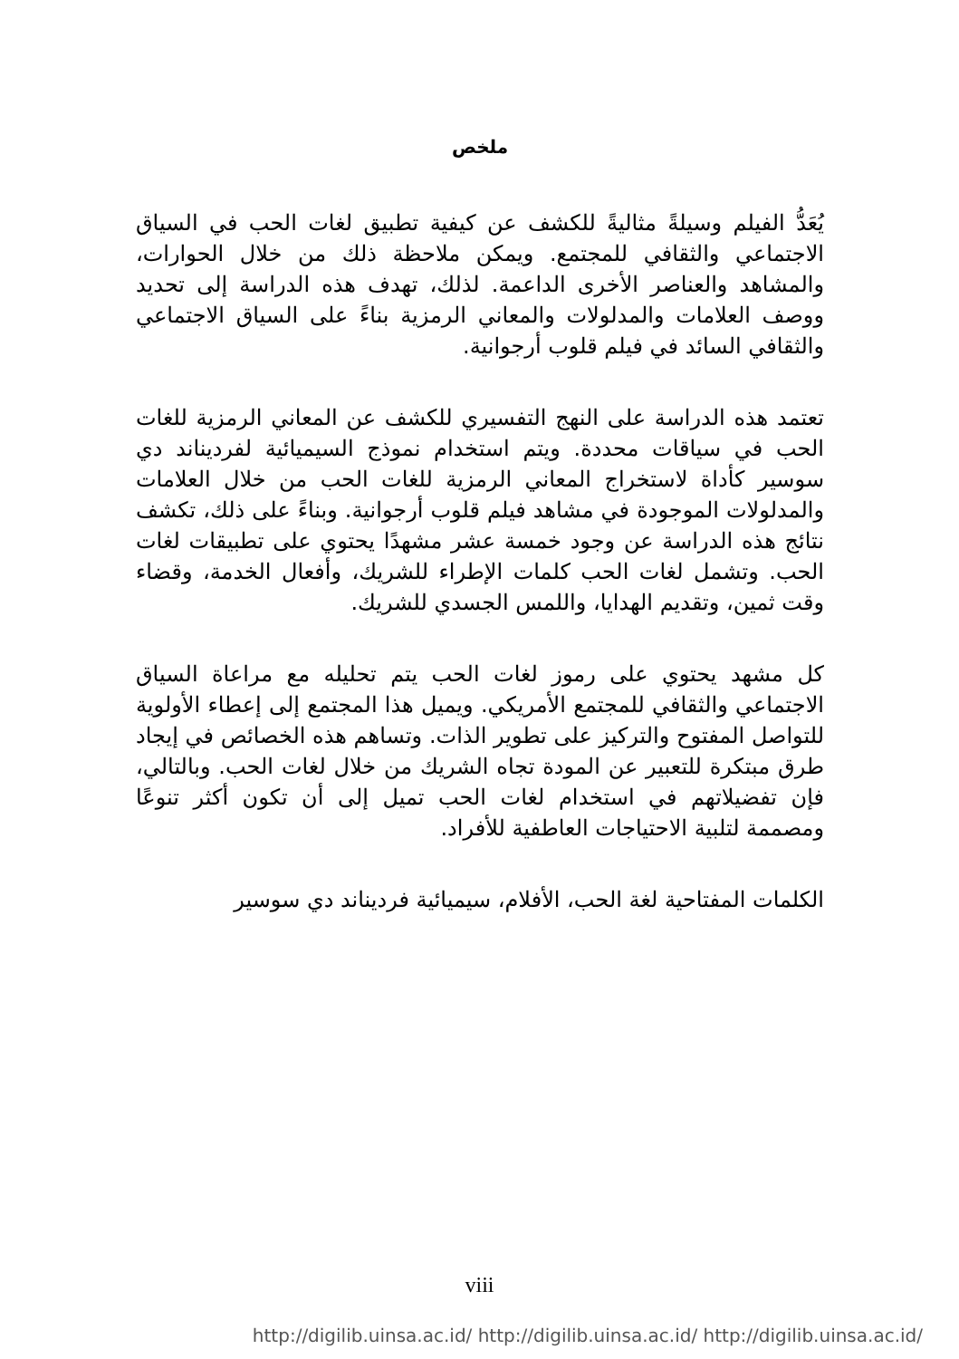ملخص
يُعَدُّ الفيلم وسيلةً مثاليةً للكشف عن كيفية تطبيق لغات الحب في السياق الاجتماعي والثقافي للمجتمع. ويمكن ملاحظة ذلك من خلال الحوارات، والمشاهد والعناصر الأخرى الداعمة. لذلك، تهدف هذه الدراسة إلى تحديد ووصف العلامات والمدلولات والمعاني الرمزية بناءً على السياق الاجتماعي والثقافي السائد في فيلم قلوب أرجوانية.
تعتمد هذه الدراسة على النهج التفسيري للكشف عن المعاني الرمزية للغات الحب في سياقات محددة. ويتم استخدام نموذج السيميائية لفرديناند دي سوسير كأداة لاستخراج المعاني الرمزية للغات الحب من خلال العلامات والمدلولات الموجودة في مشاهد فيلم قلوب أرجوانية. وبناءً على ذلك، تكشف نتائج هذه الدراسة عن وجود خمسة عشر مشهدًا يحتوي على تطبيقات لغات الحب. وتشمل لغات الحب كلمات الإطراء للشريك، وأفعال الخدمة، وقضاء وقت ثمين، وتقديم الهدايا، واللمس الجسدي للشريك.
كل مشهد يحتوي على رموز لغات الحب يتم تحليله مع مراعاة السياق الاجتماعي والثقافي للمجتمع الأمريكي. ويميل هذا المجتمع إلى إعطاء الأولوية للتواصل المفتوح والتركيز على تطوير الذات. وتساهم هذه الخصائص في إيجاد طرق مبتكرة للتعبير عن المودة تجاه الشريك من خلال لغات الحب. وبالتالي، فإن تفضيلاتهم في استخدام لغات الحب تميل إلى أن تكون أكثر تنوعًا ومصممة لتلبية الاحتياجات العاطفية للأفراد.
الكلمات المفتاحية لغة الحب، الأفلام، سيميائية فرديناند دي سوسير
viii
http://digilib.uinsa.ac.id/ http://digilib.uinsa.ac.id/ http://digilib.uinsa.ac.id/